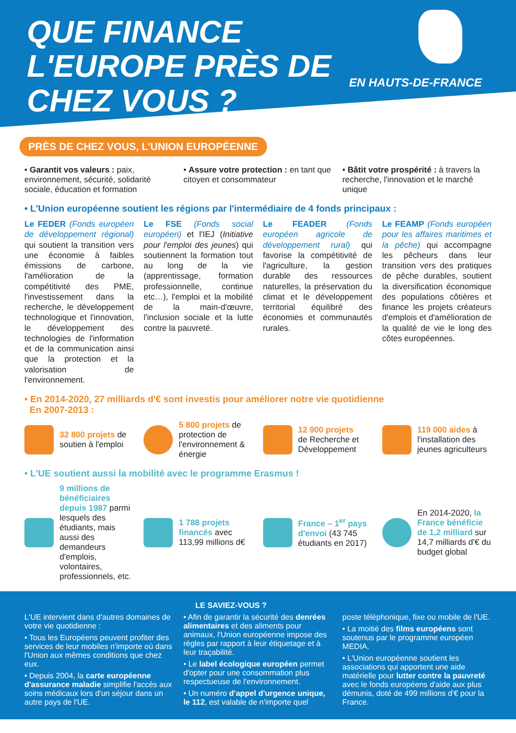QUE FINANCE L'EUROPE PRÈS DE CHEZ VOUS ?
EN HAUTS-DE-FRANCE
PRÈS DE CHEZ VOUS, L'UNION EUROPÉENNE
• Garantit vos valeurs : paix, environnement, sécurité, solidarité sociale, éducation et formation
• Assure votre protection : en tant que citoyen et consommateur
• Bâtit votre prospérité : à travers la recherche, l'innovation et le marché unique
• L'Union européenne soutient les régions par l'intermédiaire de 4 fonds principaux :
Le FEDER (Fonds européen de développement régional) qui soutient la transition vers une économie à faibles émissions de carbone, l'amélioration de la compétitivité des PME, l'investissement dans la recherche, le développement technologique et l'innovation, le développement des technologies de l'information et de la communication ainsi que la protection et la valorisation de l'environnement.
Le FSE (Fonds social européen) et l'IEJ (Initiative pour l'emploi des jeunes) qui soutiennent la formation tout au long de la vie (apprentissage, formation professionnelle, continue etc…), l'emploi et la mobilité de la main-d'œuvre, l'inclusion sociale et la lutte contre la pauvreté.
Le FEADER (Fonds européen agricole de développement rural) qui favorise la compétitivité de l'agriculture, la gestion durable des ressources naturelles, la préservation du climat et le développement territorial équilibré des économies et communautés rurales.
Le FEAMP (Fonds européen pour les affaires maritimes et la pêche) qui accompagne les pêcheurs dans leur transition vers des pratiques de pêche durables, soutient la diversification économique des populations côtières et finance les projets créateurs d'emplois et d'amélioration de la qualité de vie le long des côtes européennes.
• En 2014-2020, 27 milliards d'€ sont investis pour améliorer notre vie quotidienne
En 2007-2013 :
32 800 projets de soutien à l'emploi
5 800 projets de protection de l'environnement & énergie
12 900 projets
de Recherche et Développement
119 000 aides à l'installation des jeunes agriculteurs
• L'UE soutient aussi la mobilité avec le programme Erasmus !
9 millions de bénéficiaires depuis 1987 parmi lesquels des étudiants, mais aussi des demandeurs d'emplois, volontaires, professionnels, etc.
1 788 projets financés avec 113,99 millions d€
France – 1<sup>er</sup> pays d'envoi (43 745 étudiants en 2017)
En 2014-2020, la France bénéficie de 1,2 milliard sur 14,7 milliards d'€ du budget global
LE SAVIEZ-VOUS ?
L'UE intervient dans d'autres domaines de votre vie quotidienne :
• Tous les Européens peuvent profiter des services de leur mobiles n'importe où dans l'Union aux mêmes conditions que chez eux.
• Depuis 2004, la carte européenne d'assurance maladie simplifie l'accès aux soins médicaux lors d'un séjour dans un autre pays de l'UE.
• Afin de garantir la sécurité des denrées alimentaires et des aliments pour animaux, l'Union européenne impose des règles par rapport à leur étiquetage et à leur traçabilité.
• Le label écologique européen permet d'opter pour une consommation plus respectueuse de l'environnement.
• Un numéro d'appel d'urgence unique, le 112, est valable de n'importe quel
poste téléphonique, fixe ou mobile de l'UE.
• La moitié des films européens sont soutenus par le programme européen MEDIA.
• L'Union européenne soutient les associations qui apportent une aide matérielle pour lutter contre la pauvreté avec le fonds européens d'aide aux plus démunis, doté de 499 millions d'€ pour la France.